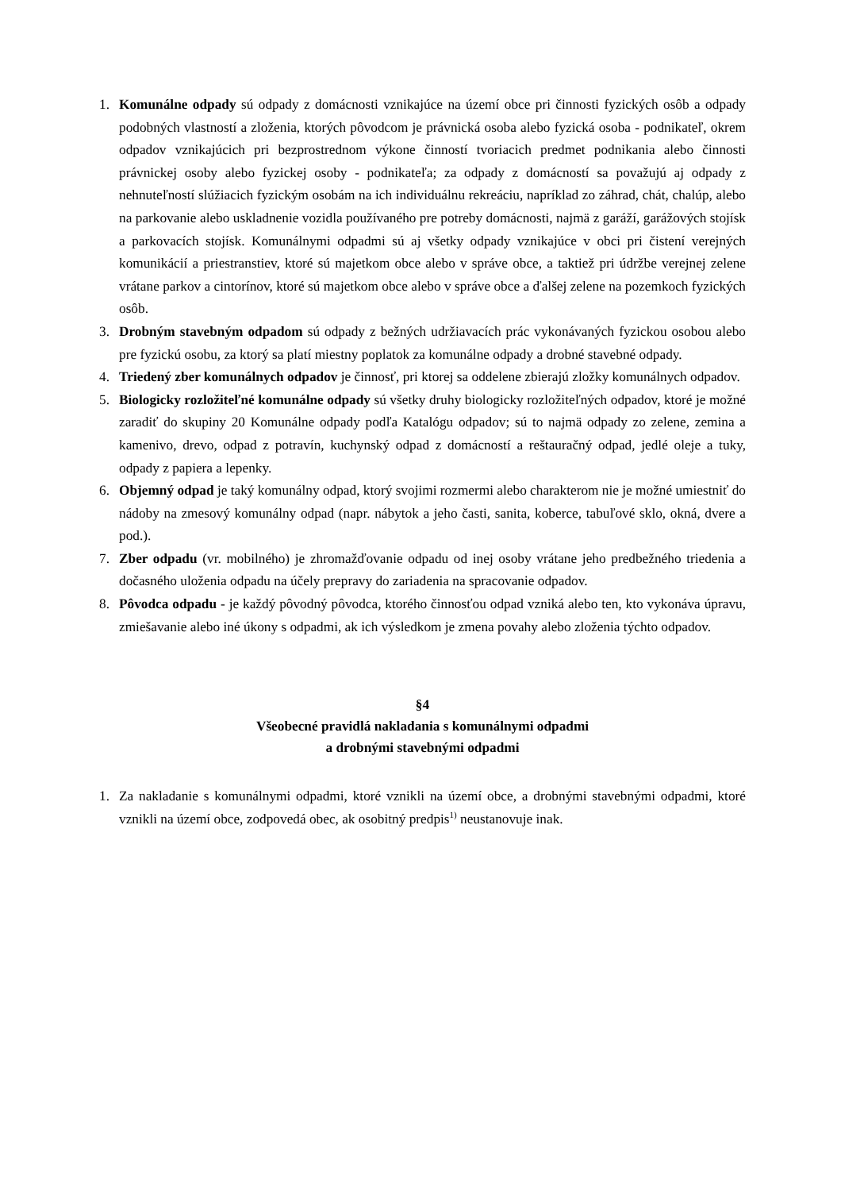1. Komunálne odpady sú odpady z domácnosti vznikajúce na území obce pri činnosti fyzických osôb a odpady podobných vlastností a zloženia, ktorých pôvodcom je právnická osoba alebo fyzická osoba - podnikateľ, okrem odpadov vznikajúcich pri bezprostrednom výkone činností tvoriacich predmet podnikania alebo činnosti právnickej osoby alebo fyzickej osoby - podnikateľa; za odpady z domácností sa považujú aj odpady z nehnuteľností slúžiacich fyzickým osobám na ich individuálnu rekreáciu, napríklad zo záhrad, chát, chalúp, alebo na parkovanie alebo uskladnenie vozidla používaného pre potreby domácnosti, najmä z garáží, garážových stojísk a parkovacích stojísk. Komunálnymi odpadmi sú aj všetky odpady vznikajúce v obci pri čistení verejných komunikácií a priestranstiev, ktoré sú majetkom obce alebo v správe obce, a taktiež pri údržbe verejnej zelene vrátane parkov a cintorínov, ktoré sú majetkom obce alebo v správe obce a ďalšej zelene na pozemkoch fyzických osôb.
3. Drobným stavebným odpadom sú odpady z bežných udržiavacích prác vykonávaných fyzickou osobou alebo pre fyzickú osobu, za ktorý sa platí miestny poplatok za komunálne odpady a drobné stavebné odpady.
4. Triedený zber komunálnych odpadov je činnosť, pri ktorej sa oddelene zbierajú zložky komunálnych odpadov.
5. Biologicky rozložiteľné komunálne odpady sú všetky druhy biologicky rozložiteľných odpadov, ktoré je možné zaradiť do skupiny 20 Komunálne odpady podľa Katalógu odpadov; sú to najmä odpady zo zelene, zemina a kamenivo, drevo, odpad z potravín, kuchynský odpad z domácností a reštauračný odpad, jedlé oleje a tuky, odpady z papiera a lepenky.
6. Objemný odpad je taký komunálny odpad, ktorý svojimi rozmermi alebo charakterom nie je možné umiestniť do nádoby na zmesový komunálny odpad (napr. nábytok a jeho časti, sanita, koberce, tabuľové sklo, okná, dvere a pod.).
7. Zber odpadu (vr. mobilného) je zhromažďovanie odpadu od inej osoby vrátane jeho predbežného triedenia a dočasného uloženia odpadu na účely prepravy do zariadenia na spracovanie odpadov.
8. Pôvodca odpadu - je každý pôvodný pôvodca, ktorého činnosťou odpad vzniká alebo ten, kto vykonáva úpravu, zmiešavanie alebo iné úkony s odpadmi, ak ich výsledkom je zmena povahy alebo zloženia týchto odpadov.
§4
Všeobecné pravidlá nakladania s komunálnymi odpadmi
a drobnými stavebnými odpadmi
1. Za nakladanie s komunálnymi odpadmi, ktoré vznikli na území obce, a drobnými stavebnými odpadmi, ktoré vznikli na území obce, zodpovedá obec, ak osobitný predpis<sup>1)</sup> neustanovuje inak.